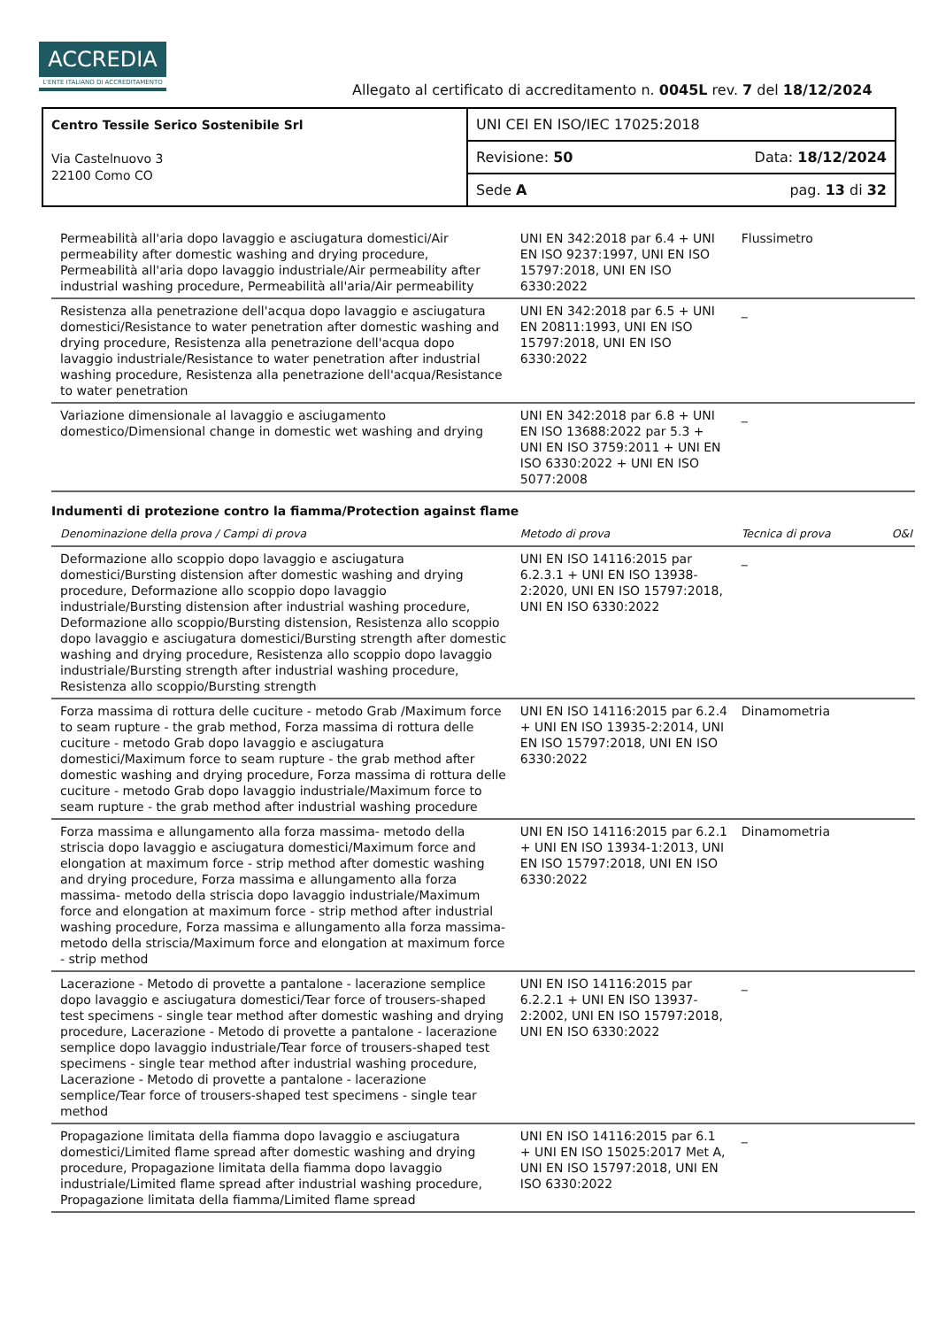ACCREDIA
L'ENTE ITALIANO DI ACCREDITAMENTO
Allegato al certificato di accreditamento n. 0045L rev. 7 del 18/12/2024
| Centro Tessile Serico Sostenibile Srl Via Castelnuovo 3 22100 Como CO | UNI CEI EN ISO/IEC 17025:2018 | |
| | Revisione: 50 | Data: 18/12/2024 |
| | Sede A | pag. 13 di 32 |
| Permeabilità all'aria dopo lavaggio e asciugatura domestici/Air permeability after domestic washing and drying procedure, Permeabilità all'aria dopo lavaggio industriale/Air permeability after industrial washing procedure, Permeabilità all'aria/Air permeability | UNI EN 342:2018 par 6.4 + UNI EN ISO 9237:1997, UNI EN ISO 15797:2018, UNI EN ISO 6330:2022 | Flussimetro | |
| Resistenza alla penetrazione dell'acqua dopo lavaggio e asciugatura domestici/Resistance to water penetration after domestic washing and drying procedure, Resistenza alla penetrazione dell'acqua dopo lavaggio industriale/Resistance to water penetration after industrial washing procedure, Resistenza alla penetrazione dell'acqua/Resistance to water penetration | UNI EN 342:2018 par 6.5 + UNI EN 20811:1993, UNI EN ISO 15797:2018, UNI EN ISO 6330:2022 | _ | |
| Variazione dimensionale al lavaggio e asciugamento domestico/Dimensional change in domestic wet washing and drying | UNI EN 342:2018 par 6.8 + UNI EN ISO 13688:2022 par 5.3 + UNI EN ISO 3759:2011 + UNI EN ISO 6330:2022 + UNI EN ISO 5077:2008 | _ | |
| Indumenti di protezione contro la fiamma/Protection against flame | | | |
| Denominazione della prova / Campi di prova | Metodo di prova | Tecnica di prova | O&I |
| Deformazione allo scoppio dopo lavaggio e asciugatura domestici/Bursting distension after domestic washing and drying procedure, Deformazione allo scoppio dopo lavaggio industriale/Bursting distension after industrial washing procedure, Deformazione allo scoppio/Bursting distension, Resistenza allo scoppio dopo lavaggio e asciugatura domestici/Bursting strength after domestic washing and drying procedure, Resistenza allo scoppio dopo lavaggio industriale/Bursting strength after industrial washing procedure, Resistenza allo scoppio/Bursting strength | UNI EN ISO 14116:2015 par 6.2.3.1 + UNI EN ISO 13938-2:2020, UNI EN ISO 15797:2018, UNI EN ISO 6330:2022 | _ | |
| Forza massima di rottura delle cuciture - metodo Grab /Maximum force to seam rupture - the grab method, Forza massima di rottura delle cuciture - metodo Grab dopo lavaggio e asciugatura domestici/Maximum force to seam rupture - the grab method after domestic washing and drying procedure, Forza massima di rottura delle cuciture - metodo Grab dopo lavaggio industriale/Maximum force to seam rupture - the grab method after industrial washing procedure | UNI EN ISO 14116:2015 par 6.2.4 + UNI EN ISO 13935-2:2014, UNI EN ISO 15797:2018, UNI EN ISO 6330:2022 | Dinamometria | |
| Forza massima e allungamento alla forza massima- metodo della striscia dopo lavaggio e asciugatura domestici/Maximum force and elongation at maximum force - strip method after domestic washing and drying procedure, Forza massima e allungamento alla forza massima- metodo della striscia dopo lavaggio industriale/Maximum force and elongation at maximum force - strip method after industrial washing procedure, Forza massima e allungamento alla forza massima- metodo della striscia/Maximum force and elongation at maximum force - strip method | UNI EN ISO 14116:2015 par 6.2.1 + UNI EN ISO 13934-1:2013, UNI EN ISO 15797:2018, UNI EN ISO 6330:2022 | Dinamometria | |
| Lacerazione - Metodo di provette a pantalone - lacerazione semplice dopo lavaggio e asciugatura domestici/Tear force of trousers-shaped test specimens - single tear method after domestic washing and drying procedure, Lacerazione - Metodo di provette a pantalone - lacerazione semplice dopo lavaggio industriale/Tear force of trousers-shaped test specimens - single tear method after industrial washing procedure, Lacerazione - Metodo di provette a pantalone - lacerazione semplice/Tear force of trousers-shaped test specimens - single tear method | UNI EN ISO 14116:2015 par 6.2.2.1 + UNI EN ISO 13937-2:2002, UNI EN ISO 15797:2018, UNI EN ISO 6330:2022 | _ | |
| Propagazione limitata della fiamma dopo lavaggio e asciugatura domestici/Limited flame spread after domestic washing and drying procedure, Propagazione limitata della fiamma dopo lavaggio industriale/Limited flame spread after industrial washing procedure, Propagazione limitata della fiamma/Limited flame spread | UNI EN ISO 14116:2015 par 6.1 + UNI EN ISO 15025:2017 Met A, UNI EN ISO 15797:2018, UNI EN ISO 6330:2022 | _ | |